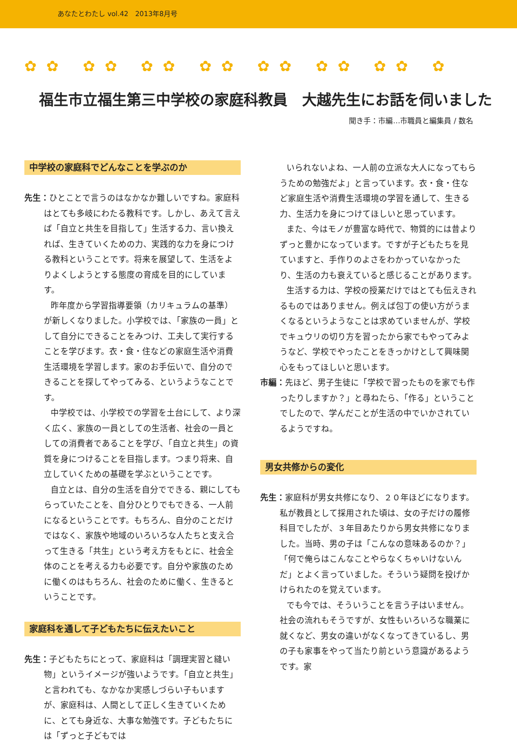あなたとわたし vol.42　2013年8月号
✿✿ ✿✿ ✿✿ ✿✿ ✿✿ ✿✿ ✿✿ ✿
福生市立福生第三中学校の家庭科教員　大越先生にお話を伺いました
聞き手：市編…市職員と編集員 / 数名
中学校の家庭科でどんなことを学ぶのか
先生：ひとことで言うのはなかなか難しいですね。家庭科はとても多岐にわたる教科です。しかし、あえて言えば「自立と共生を目指して」生活する力、言い換えれば、生きていくための力、実践的な力を身につける教科ということです。将来を展望して、生活をよりよくしようとする態度の育成を目的にしています。
昨年度から学習指導要領（カリキュラムの基準）が新しくなりました。小学校では、「家族の一員」として自分にできることをみつけ、工夫して実行することを学びます。衣・食・住などの家庭生活や消費生活環境を学習します。家のお手伝いで、自分のできることを探してやってみる、というようなことです。
中学校では、小学校での学習を土台にして、より深く広く、家族の一員としての生活者、社会の一員としての消費者であることを学び、「自立と共生」の資質を身につけることを目指します。つまり将来、自立していくための基礎を学ぶということです。
自立とは、自分の生活を自分でできる、親にしてもらっていたことを、自分ひとりでもできる、一人前になるということです。もちろん、自分のことだけではなく、家族や地域のいろいろな人たちと支え合って生きる「共生」という考え方をもとに、社会全体のことを考える力も必要です。自分や家族のために働くのはもちろん、社会のために働く、生きるということです。
家庭科を通して子どもたちに伝えたいこと
先生：子どもたちにとって、家庭科は「調理実習と縫い物」というイメージが強いようです。「自立と共生」と言われても、なかなか実感しづらい子もいますが、家庭科は、人間として正しく生きていくために、とても身近な、大事な勉強です。子どもたちには「ずっと子どもでは
いられないよね、一人前の立派な大人になってもらうための勉強だよ」と言っています。衣・食・住など家庭生活や消費生活環境の学習を通して、生きる力、生活力を身につけてほしいと思っています。
また、今はモノが豊富な時代で、物質的には昔よりずっと豊かになっています。ですが子どもたちを見ていますと、手作りのよさをわかっていなかったり、生活の力も衰えていると感じることがあります。
生活する力は、学校の授業だけではとても伝えきれるものではありません。例えば包丁の使い方がうまくなるというようなことは求めていませんが、学校でキュウリの切り方を習ったから家でもやってみようなど、学校でやったことをきっかけとして興味関心をもってほしいと思います。
市編：先ほど、男子生徒に「学校で習ったものを家でも作ったりしますか？」と尋ねたら、「作る」ということでしたので、学んだことが生活の中でいかされているようですね。
男女共修からの変化
先生：家庭科が男女共修になり、２０年ほどになります。私が教員として採用された頃は、女の子だけの履修科目でしたが、３年目あたりから男女共修になりました。当時、男の子は「こんなの意味あるのか？」「何で俺らはこんなことやらなくちゃいけないんだ」とよく言っていました。そういう疑問を投げかけられたのを覚えています。
でも今では、そういうことを言う子はいません。社会の流れもそうですが、女性もいろいろな職業に就くなど、男女の違いがなくなってきているし、男の子も家事をやって当たり前という意識があるようです。家